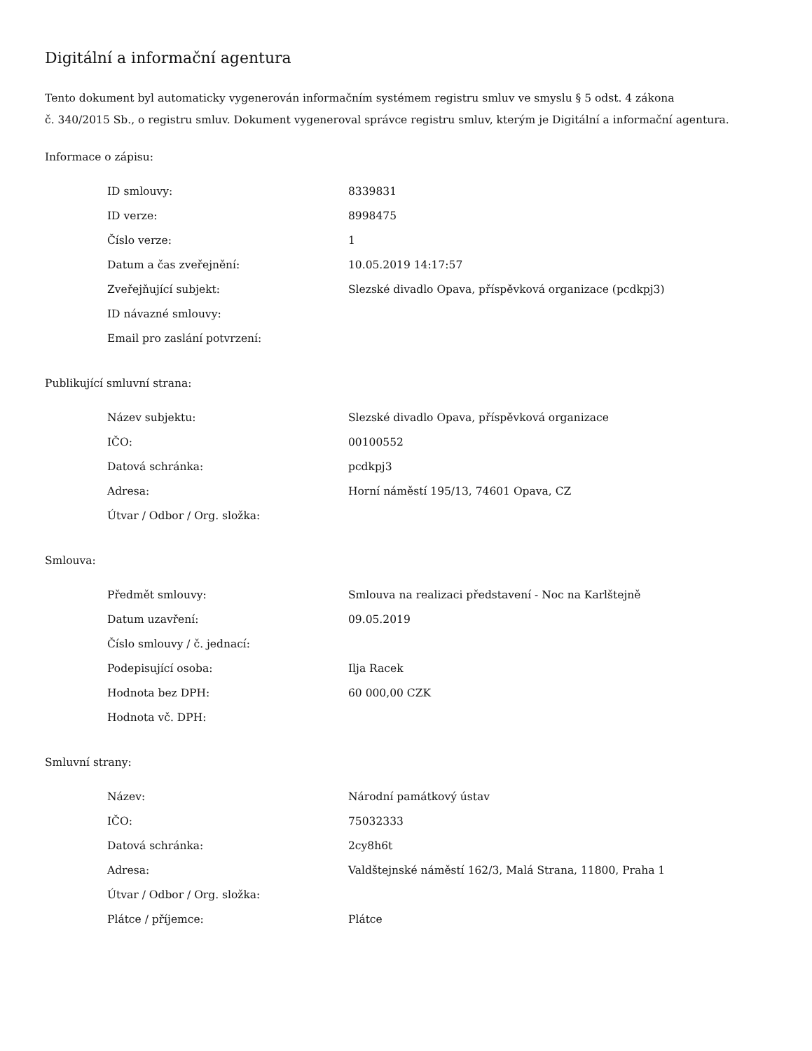Digitální a informační agentura
Tento dokument byl automaticky vygenerován informačním systémem registru smluv ve smyslu § 5 odst. 4 zákona
č. 340/2015 Sb., o registru smluv. Dokument vygeneroval správce registru smluv, kterým je Digitální a informační agentura.
Informace o zápisu:
| ID smlouvy: | 8339831 |
| ID verze: | 8998475 |
| Číslo verze: | 1 |
| Datum a čas zveřejnění: | 10.05.2019 14:17:57 |
| Zveřejňující subjekt: | Slezské divadlo Opava, příspěvková organizace (pcdkpj3) |
| ID návazné smlouvy: | |
| Email pro zaslání potvrzení: | |
Publikující smluvní strana:
| Název subjektu: | Slezské divadlo Opava, příspěvková organizace |
| IČO: | 00100552 |
| Datová schránka: | pcdkpj3 |
| Adresa: | Horní náměstí 195/13, 74601 Opava, CZ |
| Útvar / Odbor / Org. složka: | |
Smlouva:
| Předmět smlouvy: | Smlouva na realizaci představení - Noc na Karlštejně |
| Datum uzavření: | 09.05.2019 |
| Číslo smlouvy / č. jednací: | |
| Podepisující osoba: | Ilja Racek |
| Hodnota bez DPH: | 60 000,00 CZK |
| Hodnota vč. DPH: | |
Smluvní strany:
| Název: | Národní památkový ústav |
| IČO: | 75032333 |
| Datová schránka: | 2cy8h6t |
| Adresa: | Valdštejnské náměstí 162/3, Malá Strana, 11800, Praha 1 |
| Útvar / Odbor / Org. složka: | |
| Plátce / příjemce: | Plátce |